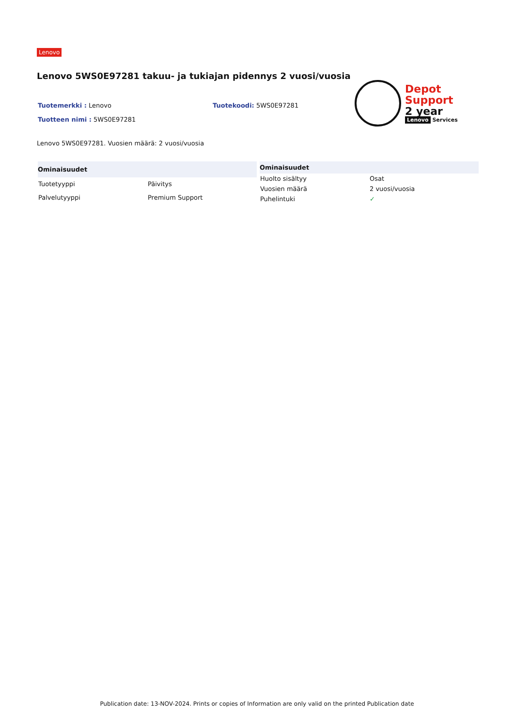Lenovo
Lenovo 5WS0E97281 takuu- ja tukiajan pidennys 2 vuosi/vuosia
Tuotemerkki : Lenovo Tuotekoodi: 5WS0E97281
Tuotteen nimi : 5WS0E97281
Depot
Support
2 year
Lenovo Services
Lenovo 5WS0E97281. Vuosien määrä: 2 vuosi/vuosia
| Ominaisuudet | |
| --- | --- |
| Tuotetyyppi | Päivitys |
| Palvelutyyppi | Premium Support |
| Ominaisuudet | |
| --- | --- |
| Huolto sisältyy | Osat |
| Vuosien määrä | 2 vuosi/vuosia |
| Puhelintuki | ✓ |
Publication date: 13-NOV-2024. Prints or copies of Information are only valid on the printed Publication date